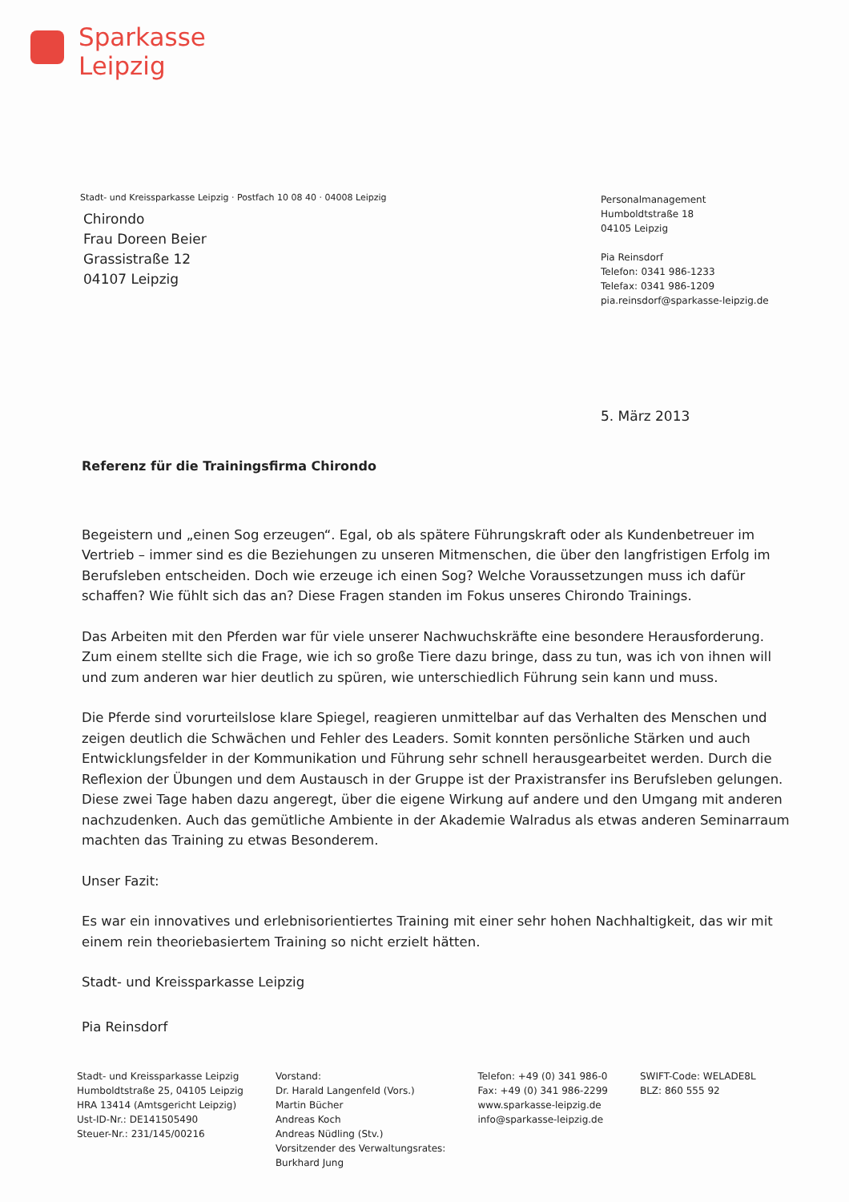Sparkasse
Leipzig
Stadt- und Kreissparkasse Leipzig · Postfach 10 08 40 · 04008 Leipzig
Chirondo
Frau Doreen Beier
Grassistraße 12
04107 Leipzig
Personalmanagement
Humboldtstraße 18
04105 Leipzig
Pia Reinsdorf
Telefon: 0341 986-1233
Telefax: 0341 986-1209
pia.reinsdorf@sparkasse-leipzig.de
5. März 2013
Referenz für die Trainingsfirma Chirondo
Begeistern und „einen Sog erzeugen“. Egal, ob als spätere Führungskraft oder als Kundenbetreuer im Vertrieb – immer sind es die Beziehungen zu unseren Mitmenschen, die über den langfristigen Erfolg im Berufsleben entscheiden. Doch wie erzeuge ich einen Sog? Welche Voraussetzungen muss ich dafür schaffen? Wie fühlt sich das an? Diese Fragen standen im Fokus unseres Chirondo Trainings.
Das Arbeiten mit den Pferden war für viele unserer Nachwuchskräfte eine besondere Herausforderung. Zum einem stellte sich die Frage, wie ich so große Tiere dazu bringe, dass zu tun, was ich von ihnen will und zum anderen war hier deutlich zu spüren, wie unterschiedlich Führung sein kann und muss.
Die Pferde sind vorurteilslose klare Spiegel, reagieren unmittelbar auf das Verhalten des Menschen und zeigen deutlich die Schwächen und Fehler des Leaders. Somit konnten persönliche Stärken und auch Entwicklungsfelder in der Kommunikation und Führung sehr schnell herausgearbeitet werden. Durch die Reflexion der Übungen und dem Austausch in der Gruppe ist der Praxistransfer ins Berufsleben gelungen. Diese zwei Tage haben dazu angeregt, über die eigene Wirkung auf andere und den Umgang mit anderen nachzudenken. Auch das gemütliche Ambiente in der Akademie Walradus als etwas anderen Seminarraum machten das Training zu etwas Besonderem.
Unser Fazit:
Es war ein innovatives und erlebnisorientiertes Training mit einer sehr hohen Nachhaltigkeit, das wir mit einem rein theoriebasiertem Training so nicht erzielt hätten.
Stadt- und Kreissparkasse Leipzig
Pia Reinsdorf
Stadt- und Kreissparkasse Leipzig
Humboldtstraße 25, 04105 Leipzig
HRA 13414 (Amtsgericht Leipzig)
Ust-ID-Nr.: DE141505490
Steuer-Nr.: 231/145/00216
Vorstand:
Dr. Harald Langenfeld (Vors.)
Martin Bücher
Andreas Koch
Andreas Nüdling (Stv.)
Vorsitzender des Verwaltungsrates:
Burkhard Jung
Telefon: +49 (0) 341 986-0
Fax: +49 (0) 341 986-2299
www.sparkasse-leipzig.de
info@sparkasse-leipzig.de
SWIFT-Code: WELADE8L
BLZ: 860 555 92